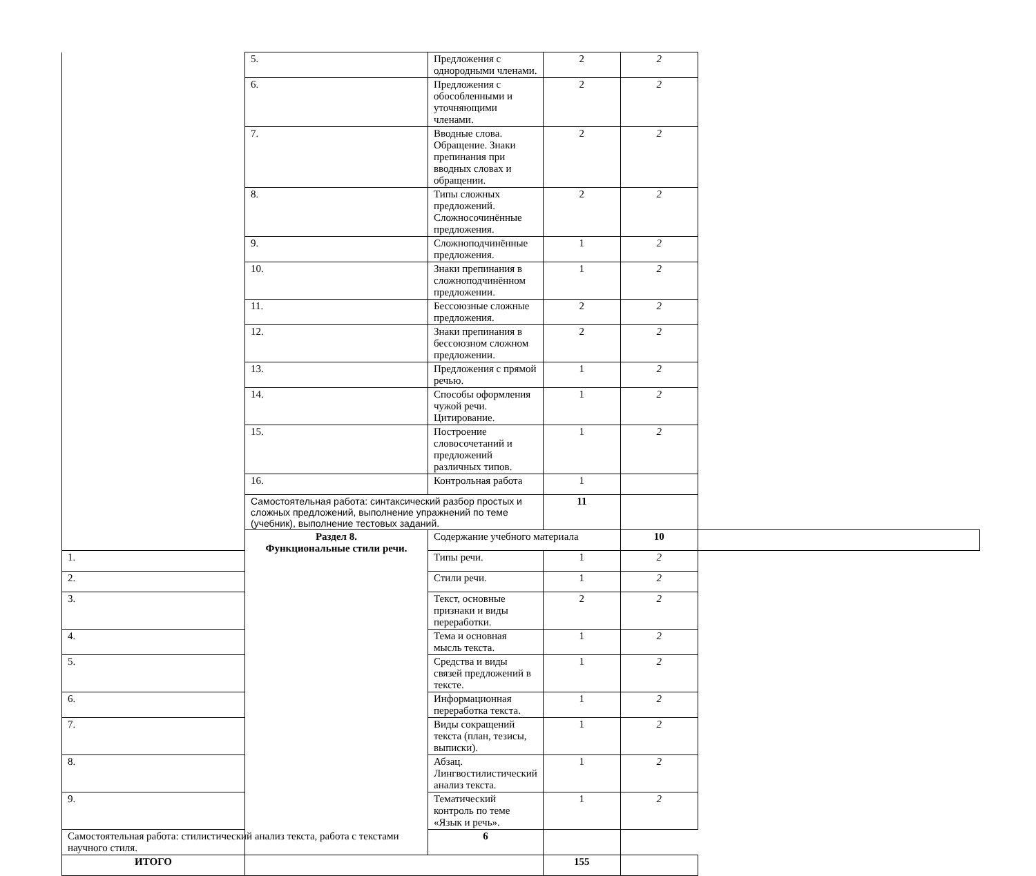| | 5. | Предложения с однородными членами. | 2 | 2 | |
| | 6. | Предложения с обособленными и уточняющими членами. | 2 | 2 | |
| | 7. | Вводные слова. Обращение. Знаки препинания при вводных словах и обращении. | 2 | 2 | |
| | 8. | Типы сложных предложений. Сложносочинённые предложения. | 2 | 2 | |
| | 9. | Сложноподчинённые предложения. | 1 | 2 | |
| | 10. | Знаки препинания в сложноподчинённом предложении. | 1 | 2 | |
| | 11. | Бессоюзные сложные предложения. | 2 | 2 | |
| | 12. | Знаки препинания в бессоюзном сложном предложении. | 2 | 2 | |
| | 13. | Предложения с прямой речью. | 1 | 2 | |
| | 14. | Способы оформления чужой речи. Цитирование. | 1 | 2 | |
| | 15. | Построение словосочетаний и предложений различных типов. | 1 | 2 | |
| | 16. | Контрольная работа | 1 | | |
| | Самостоятельная работа: синтаксический разбор простых и сложных предложений, выполнение упражнений по теме (учебник), выполнение тестовых заданий. | | 11 | | |
| | Раздел 8. Функциональные стили речи. | Содержание учебного материала | | 10 | |
| 1. | | Типы речи. | 1 | 2 | |
| 2. | | Стили речи. | 1 | 2 | |
| 3. | | Текст, основные признаки и виды переработки. | 2 | 2 | |
| 4. | | Тема и основная мысль текста. | 1 | 2 | |
| 5. | | Средства и виды связей предложений в тексте. | 1 | 2 | |
| 6. | | Информационная переработка текста. | 1 | 2 | |
| 7. | | Виды сокращений текста (план, тезисы, выписки). | 1 | 2 | |
| 8. | | Абзац. Лингвостилистический анализ текста. | 1 | 2 | |
| 9. | | Тематический контроль по теме «Язык и речь». | 1 | 2 | |
| Самостоятельная работа: стилистический анализ текста, работа с текстами научного стиля. | | 6 | | | |
| ИТОГО | | | 155 | | |